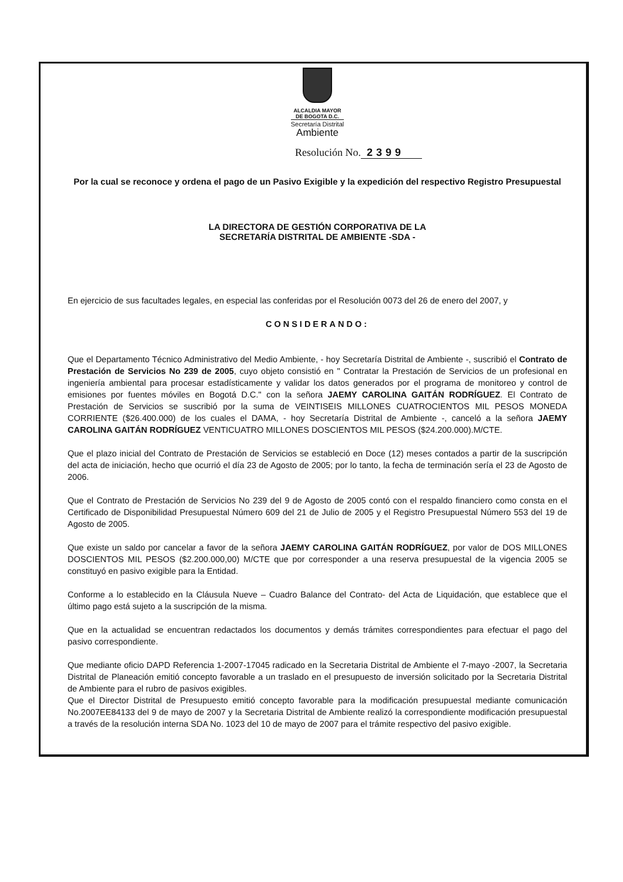ALCALDIA MAYOR
DE BOGOTA D.C.
Secretaría Distrital
Ambiente
Resolución No. 2399
Por la cual se reconoce y ordena el pago de un Pasivo Exigible y la expedición del respectivo Registro Presupuestal
LA DIRECTORA DE GESTIÓN CORPORATIVA DE LA
SECRETARÍA DISTRITAL DE AMBIENTE -SDA -
En ejercicio de sus facultades legales, en especial las conferidas por el Resolución 0073 del 26 de enero del 2007, y
CONSIDERANDO:
Que el Departamento Técnico Administrativo del Medio Ambiente, - hoy Secretaría Distrital de Ambiente -, suscribió el Contrato de Prestación de Servicios No 239 de 2005, cuyo objeto consistió en " Contratar la Prestación de Servicios de un profesional en ingeniería ambiental para procesar estadísticamente y validar los datos generados por el programa de monitoreo y control de emisiones por fuentes móviles en Bogotá D.C." con la señora JAEMY CAROLINA GAITÁN RODRÍGUEZ. El Contrato de Prestación de Servicios se suscribió por la suma de VEINTISEIS MILLONES CUATROCIENTOS MIL PESOS MONEDA CORRIENTE ($26.400.000) de los cuales el DAMA, - hoy Secretaría Distrital de Ambiente -, canceló a la señora JAEMY CAROLINA GAITÁN RODRÍGUEZ VENTICUATRO MILLONES DOSCIENTOS MIL PESOS ($24.200.000).M/CTE.
Que el plazo inicial del Contrato de Prestación de Servicios se estableció en Doce (12) meses contados a partir de la suscripción del acta de iniciación, hecho que ocurrió el día 23 de Agosto de 2005; por lo tanto, la fecha de terminación sería el 23 de Agosto de 2006.
Que el Contrato de Prestación de Servicios No 239 del 9 de Agosto de 2005 contó con el respaldo financiero como consta en el Certificado de Disponibilidad Presupuestal Número 609 del 21 de Julio de 2005 y el Registro Presupuestal Número 553 del 19 de Agosto de 2005.
Que existe un saldo por cancelar a favor de la señora JAEMY CAROLINA GAITÁN RODRÍGUEZ, por valor de DOS MILLONES DOSCIENTOS MIL PESOS ($2.200.000,00) M/CTE que por corresponder a una reserva presupuestal de la vigencia 2005 se constituyó en pasivo exigible para la Entidad.
Conforme a lo establecido en la Cláusula Nueve – Cuadro Balance del Contrato- del Acta de Liquidación, que establece que el último pago está sujeto a la suscripción de la misma.
Que en la actualidad se encuentran redactados los documentos y demás trámites correspondientes para efectuar el pago del pasivo correspondiente.
Que mediante oficio DAPD Referencia 1-2007-17045 radicado en la Secretaria Distrital de Ambiente el 7-mayo -2007, la Secretaria Distrital de Planeación emitió concepto favorable a un traslado en el presupuesto de inversión solicitado por la Secretaria Distrital de Ambiente para el rubro de pasivos exigibles.
Que el Director Distrital de Presupuesto emitió concepto favorable para la modificación presupuestal mediante comunicación No.2007EE84133 del 9 de mayo de 2007 y la Secretaria Distrital de Ambiente realizó la correspondiente modificación presupuestal a través de la resolución interna SDA No. 1023 del 10 de mayo de 2007 para el trámite respectivo del pasivo exigible.